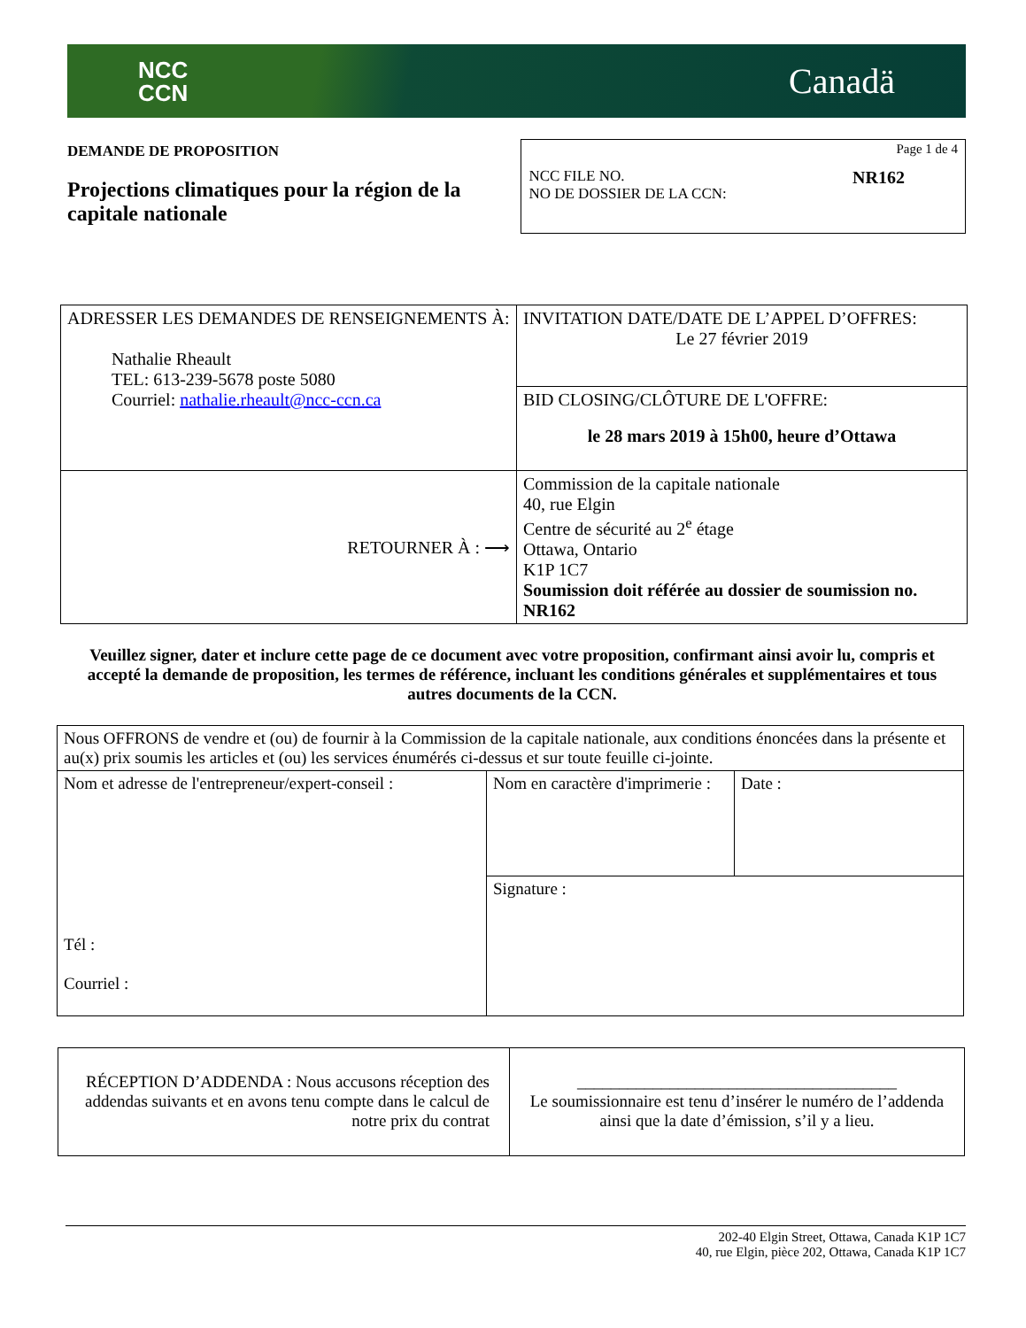NCC
CCN
Canadä
DEMANDE DE PROPOSITION
Projections climatiques pour la région de la capitale nationale
Page 1 de 4
NCC FILE NO.
NO DE DOSSIER DE LA CCN:
NR162
| ADRESSER LES DEMANDES DE RENSEIGNEMENTS À: Nathalie Rheault TEL: 613-239-5678 poste 5080 Courriel: nathalie.rheault@ncc-ccn.ca | INVITATION DATE/DATE DE L’APPEL D’OFFRES: Le 27 février 2019 |
| | BID CLOSING/CLÔTURE DE L'OFFRE: le 28 mars 2019 à 15h00, heure d’Ottawa |
| RETOURNER À : ⟶ | Commission de la capitale nationale 40, rue Elgin Centre de sécurité au 2<sup>e</sup> étage Ottawa, Ontario K1P 1C7 Soumission doit référée au dossier de soumission no. NR162 |
Veuillez signer, dater et inclure cette page de ce document avec votre proposition, confirmant ainsi avoir lu, compris et accepté la demande de proposition, les termes de référence, incluant les conditions générales et supplémentaires et tous autres documents de la CCN.
| Nous OFFRONS de vendre et (ou) de fournir à la Commission de la capitale nationale, aux conditions énoncées dans la présente et au(x) prix soumis les articles et (ou) les services énumérés ci-dessus et sur toute feuille ci-jointe. | | |
| Nom et adresse de l'entrepreneur/expert-conseil : Tél : Courriel : | Nom en caractère d'imprimerie : | Date : |
| | Signature : | |
| RÉCEPTION D’ADDENDA : Nous accusons réception des addendas suivants et en avons tenu compte dans le calcul de notre prix du contrat | ______________________________________ Le soumissionnaire est tenu d’insérer le numéro de l’addenda ainsi que la date d’émission, s’il y a lieu. |
202-40 Elgin Street, Ottawa, Canada K1P 1C7
40, rue Elgin, pièce 202, Ottawa, Canada K1P 1C7